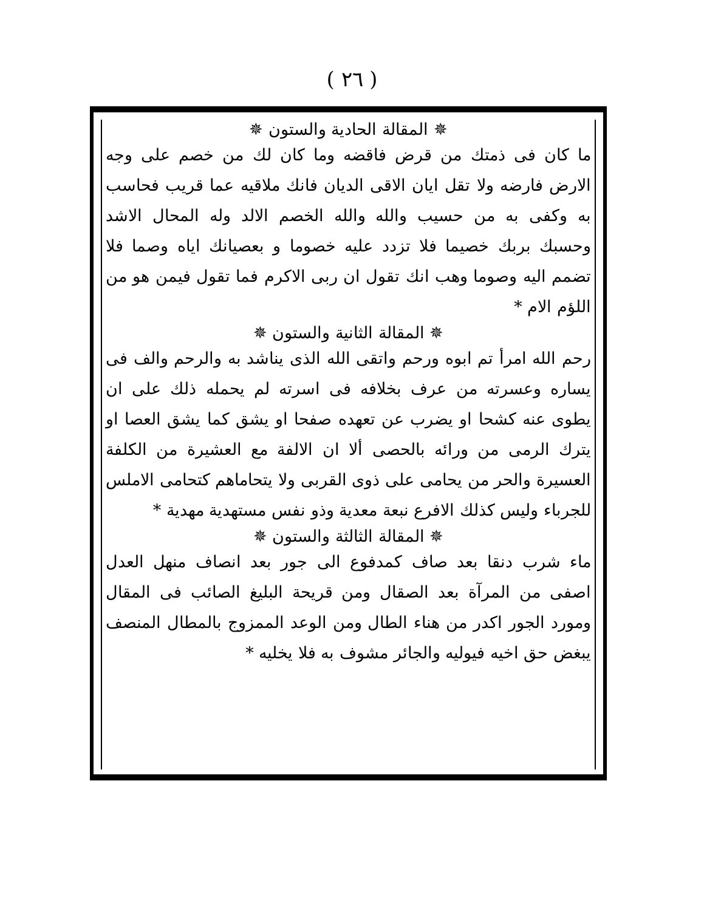( ٢٦ )
✵ المقالة الحادية والستون ✵
ما كان فى ذمتك من قرض فاقضه وما كان لك من خصم على وجه الارض فارضه ولا تقل ايان الاقى الديان فانك ملاقيه عما قريب فحاسب به وكفى به من حسيب والله والله الخصم الالد وله المحال الاشد وحسبك بربك خصيما فلا تزدد عليه خصوما و بعصيانك اياه وصما فلا تضمم اليه وصوما وهب انك تقول ان ربى الاكرم فما تقول فيمن هو من اللؤم الام *
✵ المقالة الثانية والستون ✵
رحم الله امرأ تم ابوه ورحم واتقى الله الذى يناشد به والرحم والف فى يساره وعسرته من عرف بخلافه فى اسرته لم يحمله ذلك على ان يطوى عنه كشحا او يضرب عن تعهده صفحا او يشق كما يشق العصا او يترك الرمى من ورائه بالحصى ألا ان الالفة مع العشيرة من الكلفة العسيرة والحر من يحامى على ذوى القربى ولا يتحاماهم كتحامى الاملس للجرباء وليس كذلك الافرع نبعة معدية وذو نفس مستهدية مهدية *
✵ المقالة الثالثة والستون ✵
ماء شرب دنقا بعد صاف كمدفوع الى جور بعد انصاف منهل العدل اصفى من المرآة بعد الصقال ومن قريحة البليغ الصائب فى المقال ومورد الجور اكدر من هناء الطال ومن الوعد الممزوج بالمطال المنصف يبغض حق اخيه فيوليه والجائر مشوف به فلا يخليه *